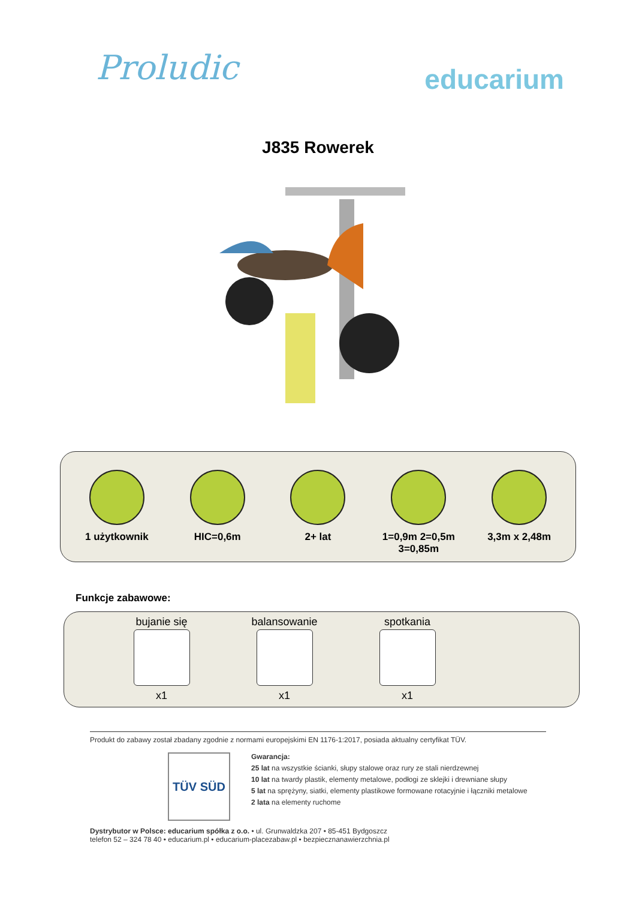Proludic
educarium
J835 Rowerek
1 użytkownik HIC=0,6m 2+ lat 1=0,9m 2=0,5m
3=0,85m
3,3m x 2,48m
Funkcje zabawowe:
bujanie się
x1
balansowanie
x1
spotkania
x1
Produkt do zabawy został zbadany zgodnie z normami europejskimi EN 1176-1:2017, posiada aktualny certyfikat TÜV.
TÜV SÜD
Gwarancja:
25 lat na wszystkie ścianki, słupy stalowe oraz rury ze stali nierdzewnej
10 lat na twardy plastik, elementy metalowe, podłogi ze sklejki i drewniane słupy
5 lat na sprężyny, siatki, elementy plastikowe formowane rotacyjnie i łączniki metalowe
2 lata na elementy ruchome
Dystrybutor w Polsce: educarium spółka z o.o. • ul. Grunwaldzka 207 • 85-451 Bydgoszcz
telefon 52 – 324 78 40 • educarium.pl • educarium-placezabaw.pl • bezpiecznanawierzchnia.pl